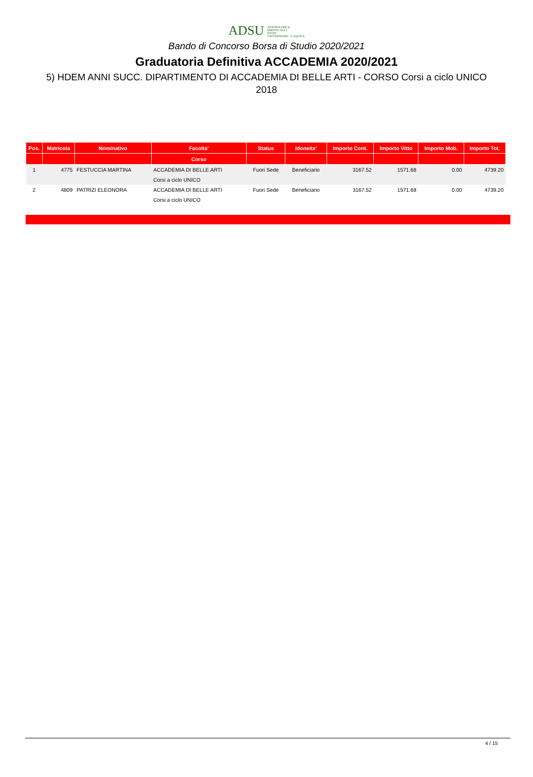ADSU AZIENDA PER IL
DIRITTO AGLI
STUDI
UNIVERSITARI - L'AQUILA
Bando di Concorso Borsa di Studio 2020/2021
Graduatoria Definitiva ACCADEMIA 2020/2021
5) HDEM ANNI SUCC. DIPARTIMENTO DI ACCADEMIA DI BELLE ARTI - CORSO Corsi a ciclo UNICO 2018
| Pos. | Matricola | Nominativo | Facolta' | Status | Idoneita' | Importo Cont. | Importo Vitto | Importo Mob. | Importo Tot. |
| --- | --- | --- | --- | --- | --- | --- | --- | --- | --- |
| | | | Corso | | | | | | |
| 1 | 4775 | FESTUCCIA MARTINA | ACCADEMIA DI BELLE ARTI | Fuori Sede | Beneficiario | 3167.52 | 1571.68 | 0.00 | 4739.20 |
| | | | Corsi a ciclo UNICO | | | | | | |
| 2 | 4809 | PATRIZI ELEONORA | ACCADEMIA DI BELLE ARTI | Fuori Sede | Beneficiario | 3167.52 | 1571.68 | 0.00 | 4739.20 |
| | | | Corsi a ciclo UNICO | | | | | | |
4 / 15